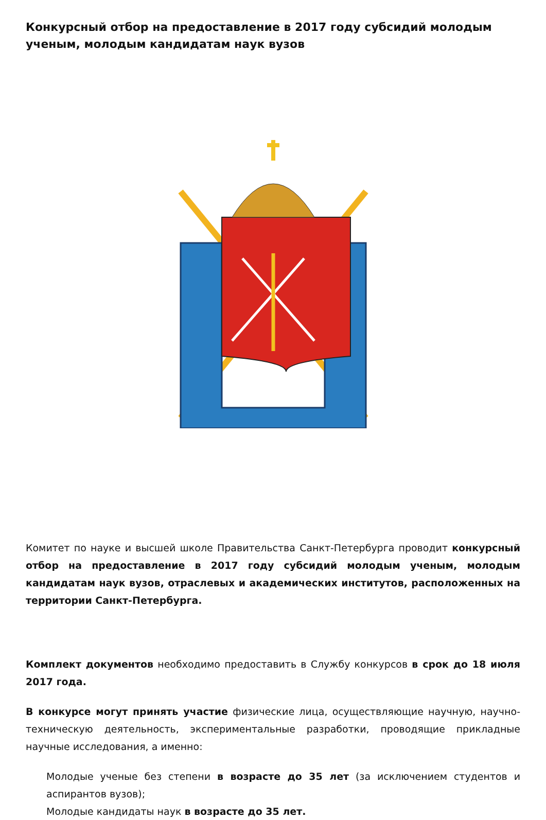Конкурсный отбор на предоставление в 2017 году субсидий молодым ученым, молодым кандидатам наук вузов
Комитет по науке и высшей школе Правительства Санкт-Петербурга проводит конкурсный отбор на предоставление в 2017 году субсидий молодым ученым, молодым кандидатам наук вузов, отраслевых и академических институтов, расположенных на территории Санкт-Петербурга.
Комплект документов необходимо предоставить в Службу конкурсов в срок до 18 июля 2017 года.
В конкурсе могут принять участие физические лица, осуществляющие научную, научно-техническую деятельность, экспериментальные разработки, проводящие прикладные научные исследования, а именно:
Молодые ученые без степени в возрасте до 35 лет (за исключением студентов и аспирантов вузов);
Молодые кандидаты наук в возрасте до 35 лет.